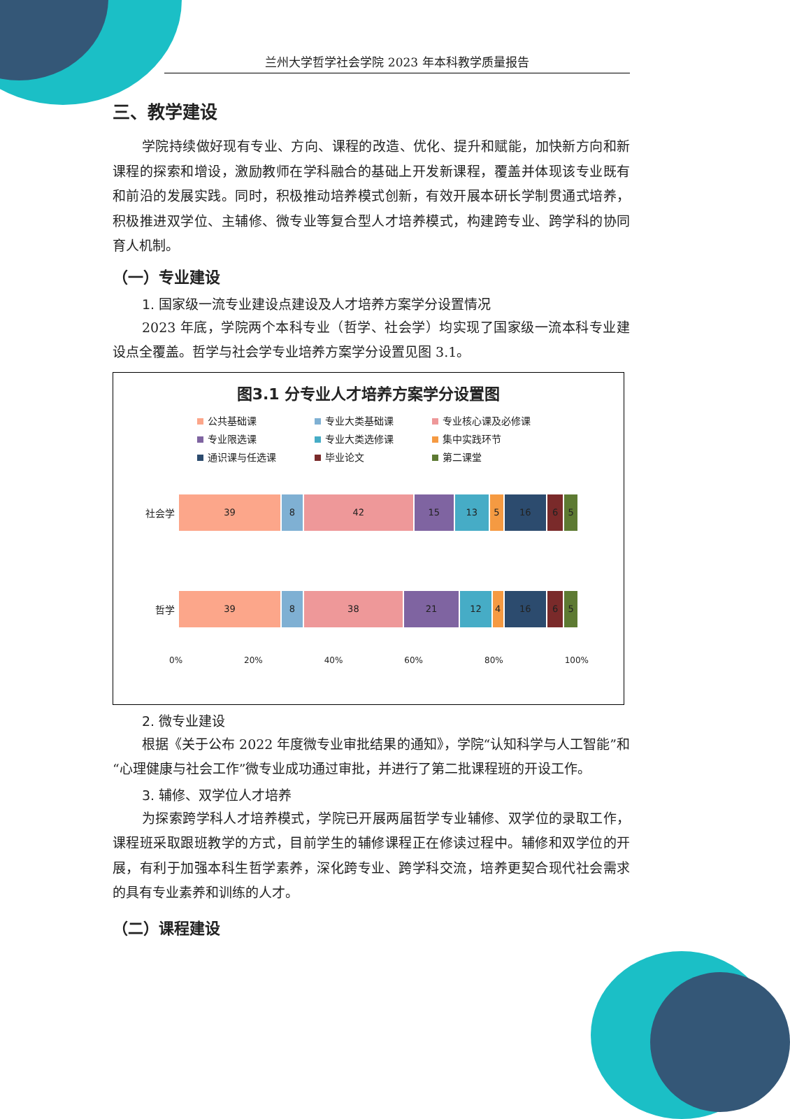兰州大学哲学社会学院 2023 年本科教学质量报告
三、教学建设
学院持续做好现有专业、方向、课程的改造、优化、提升和赋能，加快新方向和新课程的探索和增设，激励教师在学科融合的基础上开发新课程，覆盖并体现该专业既有和前沿的发展实践。同时，积极推动培养模式创新，有效开展本研长学制贯通式培养，积极推进双学位、主辅修、微专业等复合型人才培养模式，构建跨专业、跨学科的协同育人机制。
（一）专业建设
1. 国家级一流专业建设点建设及人才培养方案学分设置情况
2023 年底，学院两个本科专业（哲学、社会学）均实现了国家级一流本科专业建设点全覆盖。哲学与社会学专业培养方案学分设置见图 3.1。
图3.1 分专业人才培养方案学分设置图
公共基础课
专业大类基础课
专业核心课及必修课
专业限选课
专业大类选修课
集中实践环节
通识课与任选课
毕业论文
第二课堂
社会学
39 8 42 15 13 5 16 6 5
哲学
39 8 38 21 12 4 16 6 5
0% 20% 40% 60% 80% 100%
2. 微专业建设
根据《关于公布 2022 年度微专业审批结果的通知》，学院“认知科学与人工智能”和“心理健康与社会工作”微专业成功通过审批，并进行了第二批课程班的开设工作。
3. 辅修、双学位人才培养
为探索跨学科人才培养模式，学院已开展两届哲学专业辅修、双学位的录取工作，课程班采取跟班教学的方式，目前学生的辅修课程正在修读过程中。辅修和双学位的开展，有利于加强本科生哲学素养，深化跨专业、跨学科交流，培养更契合现代社会需求的具有专业素养和训练的人才。
（二）课程建设